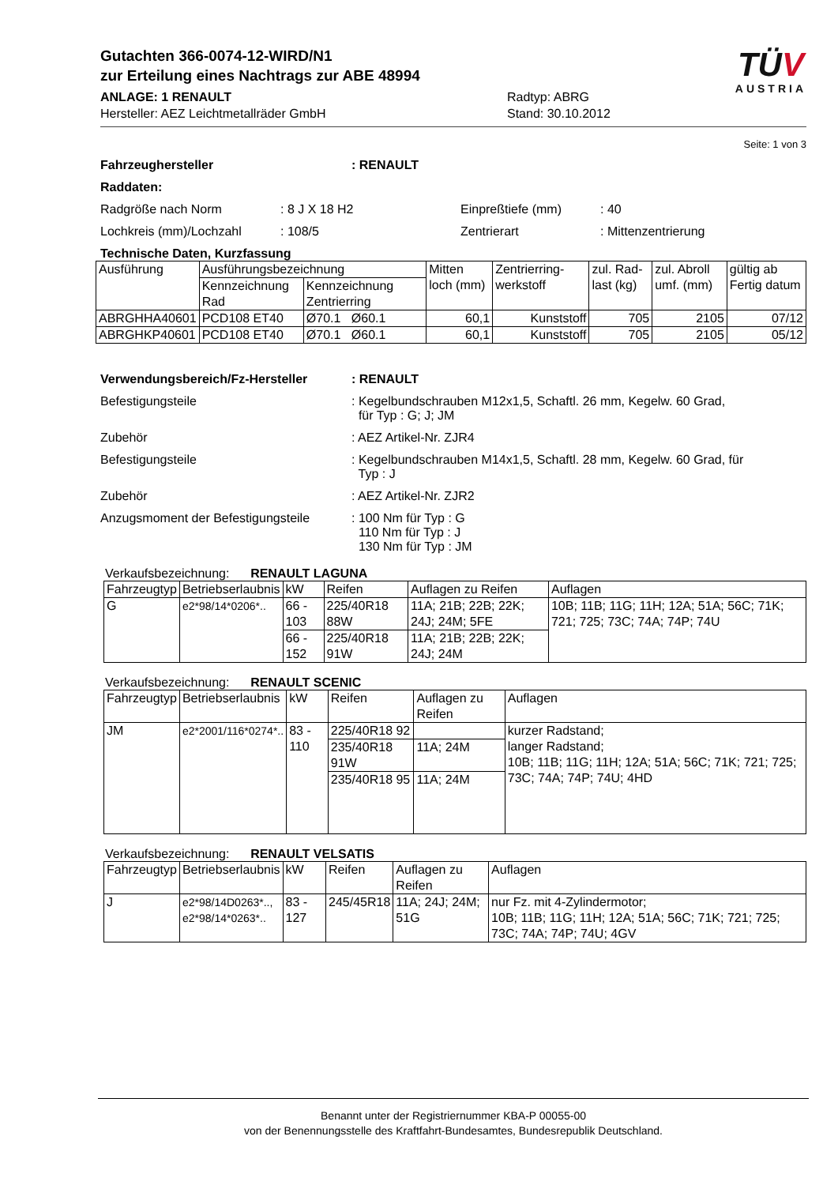Gutachten 366-0074-12-WIRD/N1
zur Erteilung eines Nachtrags zur ABE 48994
ANLAGE: 1 RENAULT
Hersteller: AEZ Leichtmetallräder GmbH
Radtyp: ABRG
Stand: 30.10.2012
TÜV
AUSTRIA
Seite: 1 von 3
Fahrzeughersteller: RENAULT
Raddaten:
Radgröße nach Norm: 8 J X 18 H2 Einpreßtiefe (mm): 40
Lochkreis (mm)/Lochzahl: 108/5 Zentrierart: Mittenzentrierung
Technische Daten, Kurzfassung
| Ausführung | Ausführungsbezeichnung | | Mitten loch (mm) | Zentrierring-werkstoff | zul. Rad-last (kg) | zul. Abroll umf. (mm) | gültig ab Fertig datum |
| --- | --- | --- | --- | --- | --- | --- | --- |
| | Kennzeichnung Rad | Kennzeichnung Zentrierring | | | | | |
| ABRGHHA40601 | PCD108 ET40 | Ø70.1 Ø60.1 | 60,1 | Kunststoff | 705 | 2105 | 07/12 |
| ABRGHKP40601 | PCD108 ET40 | Ø70.1 Ø60.1 | 60,1 | Kunststoff | 705 | 2105 | 05/12 |
Verwendungsbereich/Fz-Hersteller: RENAULT
Befestigungsteile: Kegelbundschrauben M12x1,5, Schaftl. 26 mm, Kegelw. 60 Grad,
für Typ : G; J; JM
Zubehör: AEZ Artikel-Nr. ZJR4
Befestigungsteile: Kegelbundschrauben M14x1,5, Schaftl. 28 mm, Kegelw. 60 Grad, für
Typ : J
Zubehör: AEZ Artikel-Nr. ZJR2
Anzugsmoment der Befestigungsteile: 100 Nm für Typ : G
110 Nm für Typ : J
130 Nm für Typ : JM
Verkaufsbezeichnung: RENAULT LAGUNA
| Fahrzeugtyp | Betriebserlaubnis | kW | Reifen | Auflagen zu Reifen | Auflagen |
| --- | --- | --- | --- | --- | --- |
| G | e2*98/14*0206*.. | 66 - 103 | 225/40R18 88W | 11A; 21B; 22B; 22K; 24J; 24M; 5FE | 10B; 11B; 11G; 11H; 12A; 51A; 56C; 71K; 721; 725; 73C; 74A; 74P; 74U |
| | | 66 - 152 | 225/40R18 91W | 11A; 21B; 22B; 22K; 24J; 24M | |
Verkaufsbezeichnung: RENAULT SCENIC
| Fahrzeugtyp | Betriebserlaubnis | kW | Reifen | Auflagen zu Reifen | Auflagen |
| --- | --- | --- | --- | --- | --- |
| JM | e2*2001/116*0274*.. | 83 - 110 | 225/40R18 92 | | kurzer Radstand; langer Radstand; 10B; 11B; 11G; 11H; 12A; 51A; 56C; 71K; 721; 725; 73C; 74A; 74P; 74U; 4HD |
| | | | 235/40R18 91W | 11A; 24M | |
| | | | 235/40R18 95 | 11A; 24M | |
Verkaufsbezeichnung: RENAULT VELSATIS
| Fahrzeugtyp | Betriebserlaubnis | kW | Reifen | Auflagen zu Reifen | Auflagen |
| --- | --- | --- | --- | --- | --- |
| J | e2*98/14D0263*.., e2*98/14*0263*.. | 83 - 127 | 245/45R18 | 11A; 24J; 24M; 51G | nur Fz. mit 4-Zylindermotor; 10B; 11B; 11G; 11H; 12A; 51A; 56C; 71K; 721; 725; 73C; 74A; 74P; 74U; 4GV |
Benannt unter der Registriernummer KBA-P 00055-00
von der Benennungsstelle des Kraftfahrt-Bundesamtes, Bundesrepublik Deutschland.